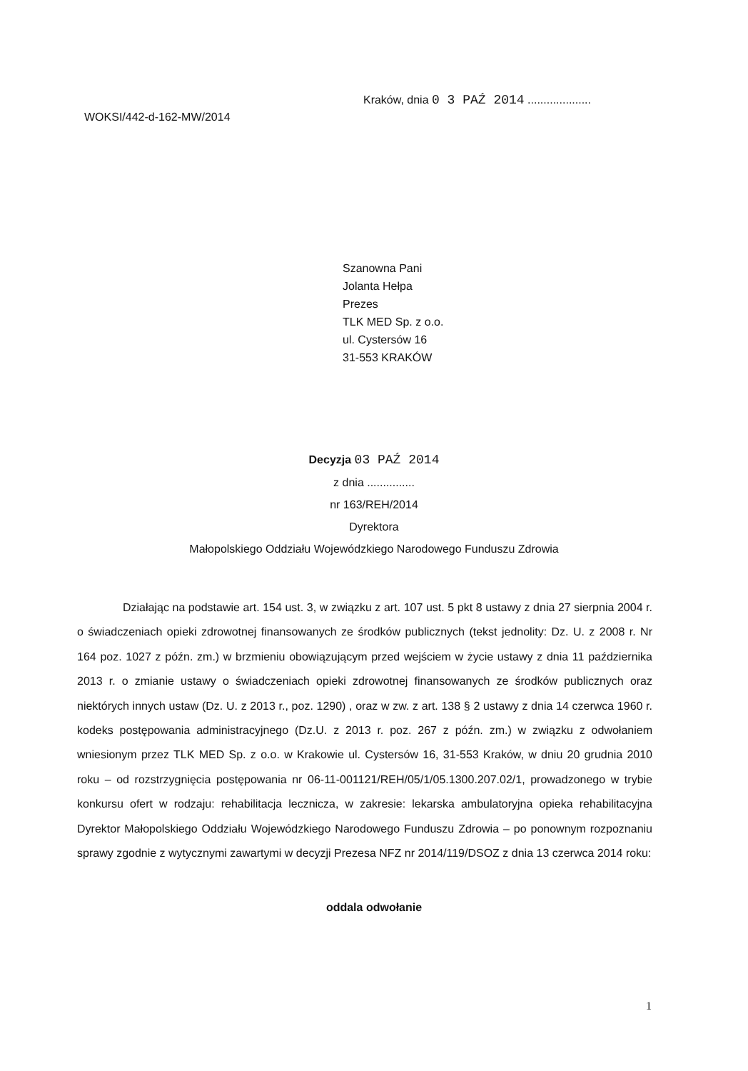WOKSI/442-d-162-MW/2014 Kraków, dnia 0 3 PAŹ 2014 ....................
Szanowna Pani
Jolanta Hełpa
Prezes
TLK MED Sp. z o.o.
ul. Cystersów 16
31-553 KRAKÓW
Decyzja 03 PAŹ 2014
z dnia ...............
nr 163/REH/2014
Dyrektora
Małopolskiego Oddziału Wojewódzkiego Narodowego Funduszu Zdrowia
Działając na podstawie art. 154 ust. 3, w związku z art. 107 ust. 5 pkt 8 ustawy z dnia 27 sierpnia 2004 r. o świadczeniach opieki zdrowotnej finansowanych ze środków publicznych (tekst jednolity: Dz. U. z 2008 r. Nr 164 poz. 1027 z późn. zm.) w brzmieniu obowiązującym przed wejściem w życie ustawy z dnia 11 października 2013 r. o zmianie ustawy o świadczeniach opieki zdrowotnej finansowanych ze środków publicznych oraz niektórych innych ustaw (Dz. U. z 2013 r., poz. 1290) , oraz w zw. z art. 138 § 2 ustawy z dnia 14 czerwca 1960 r. kodeks postępowania administracyjnego (Dz.U. z 2013 r. poz. 267 z późn. zm.) w związku z odwołaniem wniesionym przez TLK MED Sp. z o.o. w Krakowie ul. Cystersów 16, 31-553 Kraków, w dniu 20 grudnia 2010 roku – od rozstrzygnięcia postępowania nr 06-11-001121/REH/05/1/05.1300.207.02/1, prowadzonego w trybie konkursu ofert w rodzaju: rehabilitacja lecznicza, w zakresie: lekarska ambulatoryjna opieka rehabilitacyjna Dyrektor Małopolskiego Oddziału Wojewódzkiego Narodowego Funduszu Zdrowia – po ponownym rozpoznaniu sprawy zgodnie z wytycznymi zawartymi w decyzji Prezesa NFZ nr 2014/119/DSOZ z dnia 13 czerwca 2014 roku:
oddala odwołanie
1